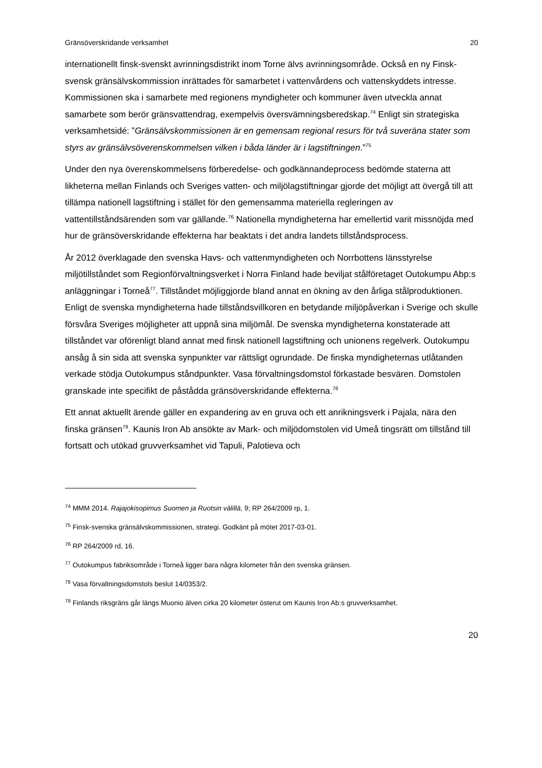Gränsöverskridande verksamhet 20
internationellt finsk-svenskt avrinningsdistrikt inom Torne älvs avrinningsområde. Också en ny Finsk-svensk gränsälvskommission inrättades för samarbetet i vattenvårdens och vattenskyddets intresse. Kommissionen ska i samarbete med regionens myndigheter och kommuner även utveckla annat samarbete som berör gränsvattendrag, exempelvis översvämningsberedskap.<sup>74</sup> Enligt sin strategiska verksamhetsidé: ”Gränsälvskommissionen är en gemensam regional resurs för två suveräna stater som styrs av gränsälvsöverenskommelsen vilken i båda länder är i lagstiftningen.”<sup>75</sup>
Under den nya överenskommelsens förberedelse- och godkännandeprocess bedömde staterna att likheterna mellan Finlands och Sveriges vatten- och miljölagstiftningar gjorde det möjligt att övergå till att tillämpa nationell lagstiftning i stället för den gemensamma materiella regleringen av vattentillståndsärenden som var gällande.<sup>76</sup> Nationella myndigheterna har emellertid varit missnöjda med hur de gränsöverskridande effekterna har beaktats i det andra landets tillståndsprocess.
År 2012 överklagade den svenska Havs- och vattenmyndigheten och Norrbottens länsstyrelse miljötillståndet som Regionförvaltningsverket i Norra Finland hade beviljat stålföretaget Outokumpu Abp:s anläggningar i Torneå<sup>77</sup>. Tillståndet möjliggjorde bland annat en ökning av den årliga stålproduktionen. Enligt de svenska myndigheterna hade tillståndsvillkoren en betydande miljöpåverkan i Sverige och skulle försvåra Sveriges möjligheter att uppnå sina miljömål. De svenska myndigheterna konstaterade att tillståndet var oförenligt bland annat med finsk nationell lagstiftning och unionens regelverk. Outokumpu ansåg å sin sida att svenska synpunkter var rättsligt ogrundade. De finska myndigheternas utlåtanden verkade stödja Outokumpus ståndpunkter. Vasa förvaltningsdomstol förkastade besvären. Domstolen granskade inte specifikt de påstådda gränsöverskridande effekterna.<sup>78</sup>
Ett annat aktuellt ärende gäller en expandering av en gruva och ett anrikningsverk i Pajala, nära den finska gränsen<sup>79</sup>. Kaunis Iron Ab ansökte av Mark- och miljödomstolen vid Umeå tingsrätt om tillstånd till fortsatt och utökad gruvverksamhet vid Tapuli, Palotieva och
<sup>74</sup> MMM 2014. Rajajokisopimus Suomen ja Ruotsin välillä, 9; RP 264/2009 rp, 1.
<sup>75</sup> Finsk-svenska gränsälvskommissionen, strategi. Godkänt på mötet 2017-03-01.
<sup>76</sup> RP 264/2009 rd, 16.
<sup>77</sup> Outokumpus fabriksområde i Torneå ligger bara några kilometer från den svenska gränsen.
<sup>78</sup> Vasa förvaltningsdomstols beslut 14/0353/2.
<sup>79</sup> Finlands riksgräns går längs Muonio älven cirka 20 kilometer österut om Kaunis Iron Ab:s gruvverksamhet.
20